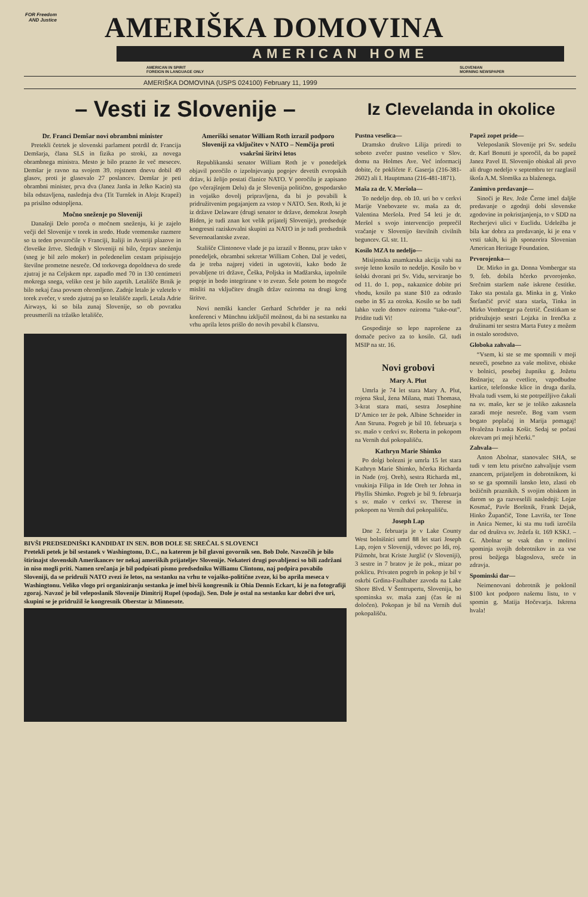FOR Freedom AND Justice
AMERIŠKA DOMOVINA
AMERICAN HOME
AMERICAN IN SPIRIT
FOREIGN IN LANGUAGE ONLY SLOVENIAN
MORNING NEWSPAPER
AMERIŠKA DOMOVINA (USPS 024100) February 11, 1999
– Vesti iz Slovenije –
Iz Clevelanda in okolice
Dr. Franci Demšar novi obrambni minister
Pretekli četrtek je slovenski parlament potrdil dr. Francija Demšarja, člana SLS in fizika po stroki, za novega obrambnega ministra. Mesto je bilo prazno že več mesecev. Demšar je ravno na svojem 39. rojstnem dnevu dobil 49 glasov, proti je glasovalo 27 poslancev. Demšar je peti obrambni minister, prva dva (Janez Janša in Jelko Kacin) sta bila odstavljena, naslednja dva (Tit Turnšek in Alojz Krapež) pa prisilno odstopljena.
Močno sneženje po Sloveniji
Današnji Delo poroča o močnem sneženju, ki je zajelo večji del Slovenije v torek in sredo. Hude vremenske razmere so ta teden povzročile v Franciji, Italiji in Avstriji plazove in človeške žrtve. Slednjih v Sloveniji ni bilo, čeprav sneženju (sneg je bil zelo moker) in poledenelim cestam pripisujejo številne prometne nesreče. Od torkovega dopoldneva do srede zjutraj je na Celjskem npr. zapadlo med 70 in 130 centimetri mokrega snega, veliko cest je bilo zaprtih. Letališče Brnik je bilo nekaj časa povsem ohromljeno. Zadnje letalo je vzletelo v torek zvečer, v sredo zjutraj pa so letališče zaprli. Letala Adrie Airways, ki so bila zunaj Slovenije, so ob povratku preusmerili na tržaško letališče.
Ameriški senator William Roth izrazil podporo Sloveniji za vključitev v NATO – Nemčija proti vsakršni širitvi letos
Republikanski senator William Roth je v ponedeljek objavil poročilo o izpolnjevanju pogojev devetih evropskih držav, ki želijo postati članice NATO. V poročilu je zapisano (po včerajšnjem Delu) da je Slovenija politično, gospodarsko in vojaško dovolj pripravljena, da bi jo povabili k pridružitvenim pogajanjem za vstop v NATO. Sen. Roth, ki je iz države Delaware (drugi senator te države, demokrat Joseph Biden, je tudi znan kot velik prijatelj Slovenije), predseduje kongresni raziskovalni skupini za NATO in je tudi predsednik Severnoatlantske zveze.
Stališče Clintonove vlade je pa izrazil v Bonnu, prav tako v ponedeljek, obrambni sekretar William Cohen. Dal je vedeti, da je treba najprej videti in ugotoviti, kako bodo že povabljene tri države, Češka, Poljska in Madžarska, izpolnile pogoje in bodo integrirane v to zvezo. Šele potem bo mogoče misliti na vključitev drugih držav oziroma na drugi krog širitve.
Novi nemški kancler Gerhard Schröder je na neki konferenci v Münchnu izključil možnost, da bi na sestanku na vrhu aprila letos prišlo do novih povabil k članstvu.
BIVŠI PREDSEDNIŠKI KANDIDAT IN SEN. BOB DOLE SE SREČAL S SLOVENCI
Pretekli petek je bil sestanek v Washingtonu, D.C., na katerem je bil glavni govornik sen. Bob Dole. Navzočih je bilo štirinajst slovenskih Amerikancev ter nekaj ameriških prijateljev Slovenije. Nekateri drugi povabljenci so bili zadržani in niso mogli priti. Namen srečanja je bil podpisati pismo predsedniku Williamu Clintonu, naj podpira povabilo Sloveniji, da se pridruži NATO zvezi že letos, na sestanku na vrhu te vojaško-politične zveze, ki bo aprila meseca v Washingtonu. Veliko vlogo pri organiziranju sestanka je imel bivši kongresnik iz Ohia Dennis Eckart, ki je na fotografiji zgoraj. Navzoč je bil veleposlanik Slovenije Dimitrij Rupel (spodaj). Sen. Dole je ostal na sestanku kar dobri dve uri, skupini se je pridružil še kongresnik Oberstar iz Minnesote.
Pustna veselica—
Dramsko društvo Lilija priredi to soboto zvečer pustno veselico v Slov. domu na Holmes Ave. Več informacij dobite, če pokličete F. Gaserja (216-381-2602) ali I. Hauptmana (216-481-1871).
Maša za dr. V. Meršola—
To nedeljo dop. ob 10. uri bo v cerkvi Marije Vnebovzete sv. maša za dr. Valentina Meršola. Pred 54 leti je dr. Meršol s svojo intervencijo preprečil vračanje v Slovenijo številnih civilnih beguncev. Gl. str. 11.
Kosilo MZA to nedeljo—
Misijonska znamkarska akcija vabi na svoje letno kosilo to nedeljo. Kosilo bo v šolski dvorani pri Sv. Vidu, serviranje bo od 11. do 1. pop., nakaznice dobite pri vhodu, kosilo pa stane $10 za odraslo osebo in $5 za otroka. Kosilo se bo tudi lahko vzelo domov oziroma “take-out”. Pridite tudi Vi!
Gospodinje so lepo naprošene za domače pecivo za to kosilo. Gl. tudi MSIP na str. 16.
Novi grobovi
Mary A. Plut
Umrla je 74 let stara Mary A. Plut, rojena Skul, žena Milana, mati Thomasa, 3-krat stara mati, sestra Josephine D’Amico ter že pok. Albine Schneider in Ann Struna. Pogreb je bil 10. februarja s sv. mašo v cerkvi sv. Roberta in pokopom na Vernih duš pokopališču.
Kathryn Marie Shimko
Po dolgi bolezni je umrla 15 let stara Kathryn Marie Shimko, hčerka Richarda in Nade (roj. Oreh), sestra Richarda ml., vnukinja Filipa in Ide Oreh ter Johna in Phyllis Shimko. Pogreb je bil 9. februarja s sv. mašo v cerkvi sv. Therese in pokopom na Vernih duš pokopališču.
Joseph Lap
Dne 2. februarja je v Lake County West bolnišnici umrl 88 let stari Joseph Lap, rojen v Sloveniji, vdovec po Idi, roj. Pižmoht, brat Kriste Jurglič (v Sloveniji), 3 sestre in 7 bratov je že pok., mizar po poklicu. Privaten pogreb in pokop je bil v oskrbi Grdina-Faulhaber zavoda na Lake Shore Blvd. V Šentrupertu, Slovenija, bo spominska sv. maša zanj (čas še ni določen). Pokopan je bil na Vernih duš pokopališču.
Papež zopet pride—
Veleposlanik Slovenije pri Sv. sedežu dr. Karl Bonutti je sporočil, da bo papež Janez Pavel II. Slovenijo obiskal ali prvo ali drugo nedeljo v septembru ter razglasil škofa A.M. Slomška za blaženega.
Zanimivo predavanje—
Sinoči je Rev. Jože Černe imel daljše predavanje o zgodnji dobi slovenske zgodovine in pokristjanjenja, to v SDD na Recherjevi ulici v Euclidu. Udeležba je bila kar dobra za predavanje, ki je ena v vrsti takih, ki jih sponzorira Slovenian American Heritage Foundation.
Prvorojenka—
Dr. Mirko in ga. Donna Vombergar sta 9. feb. dobila hčerko prvorojenko. Srečnim staršem naše iskrene čestitke. Tako sta postala ga. Minka in g. Vinko Štefančič prvič stara starša, Tinka in Mirko Vombergar pa četrtič. Čestitkam se pridružujejo sestri Lojzka in Irenčka z družinami ter sestra Marta Futey z možem in ostalo sorodstvo.
Globoka zahvala—
“Vsem, ki ste se me spomnili v moji nesreči, posebno za vaše molitve, obiske v bolnici, posebej župniku g. Jožetu Božnarju; za cvetlice, vzpodbudne kartice, telefonske klice in druga darila. Hvala tudi vsem, ki ste potrpežljivo čakali na sv. mašo, ker se je toliko zakasnela zaradi moje nesreče. Bog vam vsem bogato poplačaj in Marija pomagaj! Hvaležna Ivanka Košir. Sedaj se počasi okrevam pri moji hčerki.”
Zahvala—
Anton Abolnar, stanovalec SHA, se tudi v tem letu prisrčno zahvaljuje vsem znancem, prijateljem in dobrotnikom, ki so se ga spomnili lansko leto, zlasti ob božičnih praznikih. S svojim obiskom in darom so ga razveselili naslednji: Lojze Kosmač, Pavle Borštnik, Frank Dejak, Hinko Župančič, Tone Lavriša, ter Tone in Anica Nemec, ki sta mu tudi izročila dar od društva sv. Jožefa št. 169 KSKJ. – G. Abolnar se vsak dan v molitvi spominja svojih dobrotnikov in za vse prosi božjega blagoslova, sreče in zdravja.
Spominski dar—
Neimenovani dobrotnik je poklonil $100 kot podporo našemu listu, to v spomin g. Matija Hočevarja. Iskrena hvala!